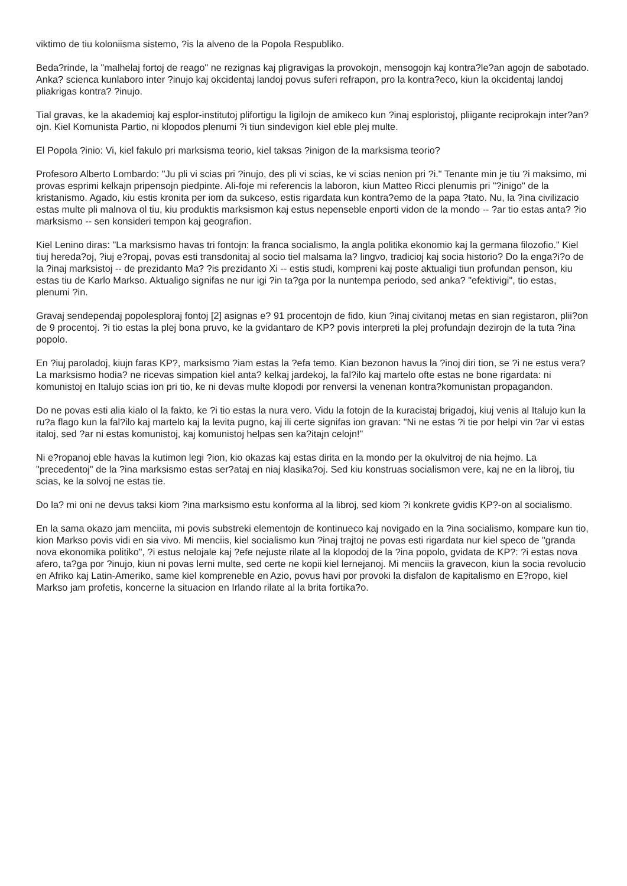viktimo de tiu koloniisma sistemo, ?is la alveno de la Popola Respubliko.
Beda?rinde, la "malhelaj fortoj de reago" ne rezignas kaj pligravigas la provokojn, mensogojn kaj kontra?le?an agojn de sabotado. Anka? scienca kunlaboro inter ?inujo kaj okcidentaj landoj povus suferi refrapon, pro la kontra?eco, kiun la okcidentaj landoj pliakrigas kontra? ?inujo.
Tial gravas, ke la akademioj kaj esplor-institutoj plifortigu la ligilojn de amikeco kun ?inaj esploristoj, pliigante reciprokajn inter?an?ojn. Kiel Komunista Partio, ni klopodos plenumi ?i tiun sindevigon kiel eble plej multe.
El Popola ?inio: Vi, kiel fakulo pri marksisma teorio, kiel taksas ?inigon de la marksisma teorio?
Profesoro Alberto Lombardo: "Ju pli vi scias pri ?inujo, des pli vi scias, ke vi scias nenion pri ?i." Tenante min je tiu ?i maksimo, mi provas esprimi kelkajn pripensojn piedpinte. Ali-foje mi referencis la laboron, kiun Matteo Ricci plenumis pri "?inigo" de la kristanismo. Agado, kiu estis kronita per iom da sukceso, estis rigardata kun kontra?emo de la papa ?tato. Nu, la ?ina civilizacio estas multe pli malnova ol tiu, kiu produktis marksismon kaj estus nepenseble enporti vidon de la mondo -- ?ar tio estas anta? ?io marksismo -- sen konsideri tempon kaj geografion.
Kiel Lenino diras: "La marksismo havas tri fontojn: la franca socialismo, la angla politika ekonomio kaj la germana filozofio." Kiel tiuj hereda?oj, ?iuj e?ropaj, povas esti transdonitaj al socio tiel malsama la? lingvo, tradicioj kaj socia historio? Do la enga?i?o de la ?inaj marksistoj -- de prezidanto Ma? ?is prezidanto Xi -- estis studi, kompreni kaj poste aktualigi tiun profundan penson, kiu estas tiu de Karlo Markso. Aktualigo signifas ne nur igi ?in ta?ga por la nuntempa periodo, sed anka? "efektivigi", tio estas, plenumi ?in.
Gravaj sendependaj popolesploraj fontoj [2] asignas e? 91 procentojn de fido, kiun ?inaj civitanoj metas en sian registaron, plii?on de 9 procentoj. ?i tio estas la plej bona pruvo, ke la gvidantaro de KP? povis interpreti la plej profundajn dezirojn de la tuta ?ina popolo.
En ?iuj paroladoj, kiujn faras KP?, marksismo ?iam estas la ?efa temo. Kian bezonon havus la ?inoj diri tion, se ?i ne estus vera? La marksismo hodia? ne ricevas simpation kiel anta? kelkaj jardekoj, la fal?ilo kaj martelo ofte estas ne bone rigardata: ni komunistoj en Italujo scias ion pri tio, ke ni devas multe klopodi por renversi la venenan kontra?komunistan propagandon.
Do ne povas esti alia kialo ol la fakto, ke ?i tio estas la nura vero. Vidu la fotojn de la kuracistaj brigadoj, kiuj venis al Italujo kun la ru?a flago kun la fal?ilo kaj martelo kaj la levita pugno, kaj ili certe signifas ion gravan: "Ni ne estas ?i tie por helpi vin ?ar vi estas italoj, sed ?ar ni estas komunistoj, kaj komunistoj helpas sen ka?itajn celojn!"
Ni e?ropanoj eble havas la kutimon legi ?ion, kio okazas kaj estas dirita en la mondo per la okulvitroj de nia hejmo. La "precedentoj" de la ?ina marksismo estas ser?ataj en niaj klasika?oj. Sed kiu konstruas socialismon vere, kaj ne en la libroj, tiu scias, ke la solvoj ne estas tie.
Do la? mi oni ne devus taksi kiom ?ina marksismo estu konforma al la libroj, sed kiom ?i konkrete gvidis KP?-on al socialismo.
En la sama okazo jam menciita, mi povis substreki elementojn de kontinueco kaj novigado en la ?ina socialismo, kompare kun tio, kion Markso povis vidi en sia vivo. Mi menciis, kiel socialismo kun ?inaj trajtoj ne povas esti rigardata nur kiel speco de "granda nova ekonomika politiko", ?i estus nelojale kaj ?efe nejuste rilate al la klopodoj de la ?ina popolo, gvidata de KP?: ?i estas nova afero, ta?ga por ?inujo, kiun ni povas lerni multe, sed certe ne kopii kiel lernejanoj. Mi menciis la gravecon, kiun la socia revolucio en Afriko kaj Latin-Ameriko, same kiel kompreneble en Azio, povus havi por provoki la disfalon de kapitalismo en E?ropo, kiel Markso jam profetis, koncerne la situacion en Irlando rilate al la brita fortika?o.